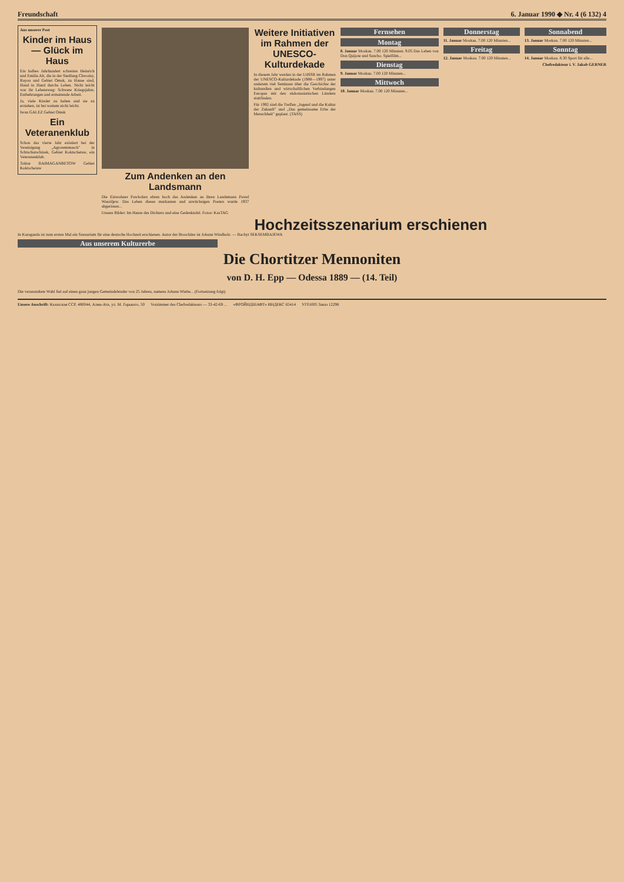Freundschaft 6. Januar 1990 ◆ Nr. 4 (6 132) 4
Aus unserer Post
Kinder im Haus — Glück im Haus
Ein halbes Jahrhundert schreiten Heinrich und Emilia Alt, die in der Siedlung Chwoiny, Rayon und Gebiet Omsk, zu Hause sind, Hand in Hand durchs Leben. Nicht leicht war ihr Lebensweg: Schwere Kriegsjahre, Entbehrungen und ermattende Arbeit.
Ja, viele Kinder zu haben und sie zu erziehen, ist bei weitem nicht leicht.
Iwan GALEZ Gebiet Omsk
Ein Veteranenklub
Schon das vierte Jahr existiert bei der Vereinigung „Agroremmasch" in Schtschutschinsk, Gebiet Koktschetaw, ein Veteranenklub.
Toktar BAIMAGANBETOW Gebiet Koktschetaw
Zum Andenken an den Landsmann
Die Einwohner Pawlodars ehren hoch das Andenken an ihren Landsmann Pawel Wassiljew. Das Leben dieses markanten und urwüchsigen Poeten wurde 1937 abgerissen...
Unsere Bilder: Im Hause des Dichters und eine Gedenktafel. Fotos: KasTAG
Weitere Initiativen im Rahmen der UNESCO-Kulturdekade
In diesem Jahr werden in der UdSSR im Rahmen der UNESCO-Kulturdekade (1988—1997) unter anderem viel Seminare über die Geschichte der kulturellen und wirtschaftlichen Verbindungen Europas mit den südostasiatischen Ländern stattfinden.
Für 1992 sind die Treffen „Jugend und die Kultur der Zukunft" und „Das gemeinsame Erbe der Menschheit" geplant. (TASS)
Fernsehen
Montag
8. Januar Moskau. 7.00 120 Minuten. 9.05 Das Leben von Don Quijote und Sancho. Spielfilm...
Dienstag
9. Januar Moskau. 7.00 120 Minuten...
Mittwoch
10. Januar Moskau. 7.00 120 Minuten...
Donnerstag
11. Januar Moskau. 7.00 120 Minuten...
Freitag
12. Januar Moskau. 7.00 120 Minuten...
Sonnabend
13. Januar Moskau. 7.00 120 Minuten...
Sonntag
14. Januar Moskau. 8.30 Sport für alle...
Chefredakteur i. V. Jakob GERNER
Hochzeitsszenarium erschienen
In Karaganda ist zum ersten Mal ein Szenarium für eine deutsche Hochzeit erschienen. Autor der Broschüre ist Johann Windholz. — Bachyt SEKSEMBAJEWA
Aus unserem Kulturerbe
Die Chortitzer Mennoniten
von D. H. Epp — Odessa 1889 — (14. Teil)
Die veranstaltete Wahl fiel auf einen ganz jungen Gemeindebruder von 25 Jahren, namens Johann Wiebe... (Fortsetzung folgt)
Unsere Anschrift: Казахская ССР, 480044, Алма-Ата, ул. М. Горького, 50
Vorzimmer des Chefredakteurs — 33-42-69 ...
«ФРОЙНДШАФТ» ИНДЕКС 65414 УГ01005 Заказ 12298